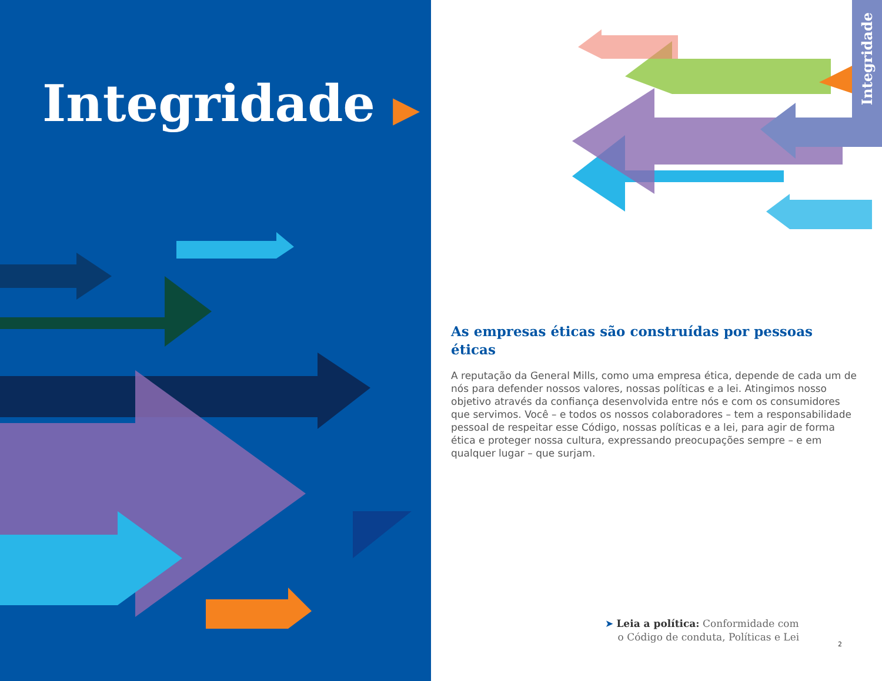Integridade ▶
Integridade
As empresas éticas são construídas por pessoas éticas
A reputação da General Mills, como uma empresa ética, depende de cada um de nós para defender nossos valores, nossas políticas e a lei. Atingimos nosso objetivo através da confiança desenvolvida entre nós e com os consumidores que servimos. Você – e todos os nossos colaboradores – tem a responsabilidade pessoal de respeitar esse Código, nossas políticas e a lei, para agir de forma ética e proteger nossa cultura, expressando preocupações sempre – e em qualquer lugar – que surjam.
➤ Leia a política: Conformidade com
o Código de conduta, Políticas e Lei
2